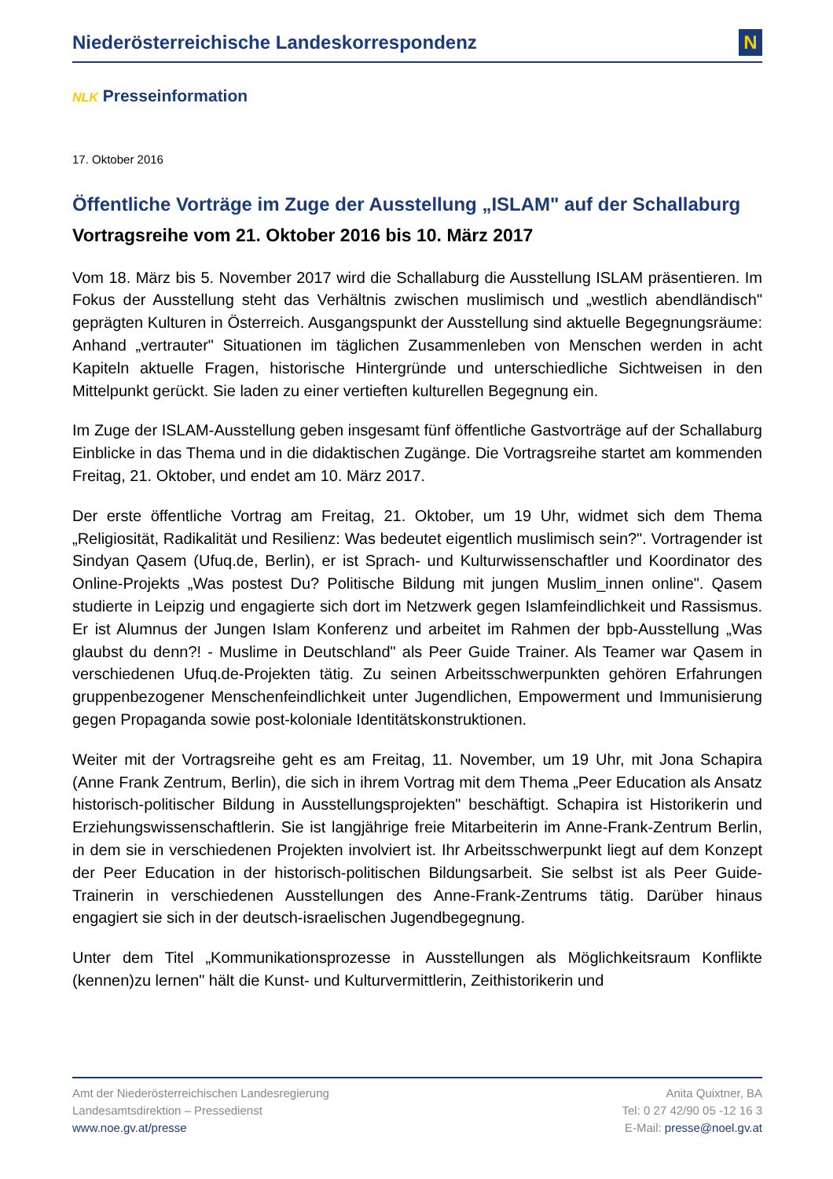Niederösterreichische Landeskorrespondenz
N
NLK Presseinformation
17. Oktober 2016
Öffentliche Vorträge im Zuge der Ausstellung „ISLAM" auf der Schallaburg
Vortragsreihe vom 21. Oktober 2016 bis 10. März 2017
Vom 18. März bis 5. November 2017 wird die Schallaburg die Ausstellung ISLAM präsentieren. Im Fokus der Ausstellung steht das Verhältnis zwischen muslimisch und „westlich abendländisch" geprägten Kulturen in Österreich. Ausgangspunkt der Ausstellung sind aktuelle Begegnungsräume: Anhand „vertrauter" Situationen im täglichen Zusammenleben von Menschen werden in acht Kapiteln aktuelle Fragen, historische Hintergründe und unterschiedliche Sichtweisen in den Mittelpunkt gerückt. Sie laden zu einer vertieften kulturellen Begegnung ein.
Im Zuge der ISLAM-Ausstellung geben insgesamt fünf öffentliche Gastvorträge auf der Schallaburg Einblicke in das Thema und in die didaktischen Zugänge. Die Vortragsreihe startet am kommenden Freitag, 21. Oktober, und endet am 10. März 2017.
Der erste öffentliche Vortrag am Freitag, 21. Oktober, um 19 Uhr, widmet sich dem Thema „Religiosität, Radikalität und Resilienz: Was bedeutet eigentlich muslimisch sein?". Vortragender ist Sindyan Qasem (Ufuq.de, Berlin), er ist Sprach- und Kulturwissenschaftler und Koordinator des Online-Projekts „Was postest Du? Politische Bildung mit jungen Muslim_innen online". Qasem studierte in Leipzig und engagierte sich dort im Netzwerk gegen Islamfeindlichkeit und Rassismus. Er ist Alumnus der Jungen Islam Konferenz und arbeitet im Rahmen der bpb-Ausstellung „Was glaubst du denn?! - Muslime in Deutschland" als Peer Guide Trainer. Als Teamer war Qasem in verschiedenen Ufuq.de-Projekten tätig. Zu seinen Arbeitsschwerpunkten gehören Erfahrungen gruppenbezogener Menschenfeindlichkeit unter Jugendlichen, Empowerment und Immunisierung gegen Propaganda sowie post-koloniale Identitätskonstruktionen.
Weiter mit der Vortragsreihe geht es am Freitag, 11. November, um 19 Uhr, mit Jona Schapira (Anne Frank Zentrum, Berlin), die sich in ihrem Vortrag mit dem Thema „Peer Education als Ansatz historisch-politischer Bildung in Ausstellungsprojekten" beschäftigt. Schapira ist Historikerin und Erziehungswissenschaftlerin. Sie ist langjährige freie Mitarbeiterin im Anne-Frank-Zentrum Berlin, in dem sie in verschiedenen Projekten involviert ist. Ihr Arbeitsschwerpunkt liegt auf dem Konzept der Peer Education in der historisch-politischen Bildungsarbeit. Sie selbst ist als Peer Guide-Trainerin in verschiedenen Ausstellungen des Anne-Frank-Zentrums tätig. Darüber hinaus engagiert sie sich in der deutsch-israelischen Jugendbegegnung.
Unter dem Titel „Kommunikationsprozesse in Ausstellungen als Möglichkeitsraum Konflikte (kennen)zu lernen" hält die Kunst- und Kulturvermittlerin, Zeithistorikerin und
Amt der Niederösterreichischen Landesregierung
Landesamtsdirektion – Pressedienst
www.noe.gv.at/presse
Anita Quixtner, BA
Tel: 0 27 42/90 05 -12 16 3
E-Mail: presse@noel.gv.at